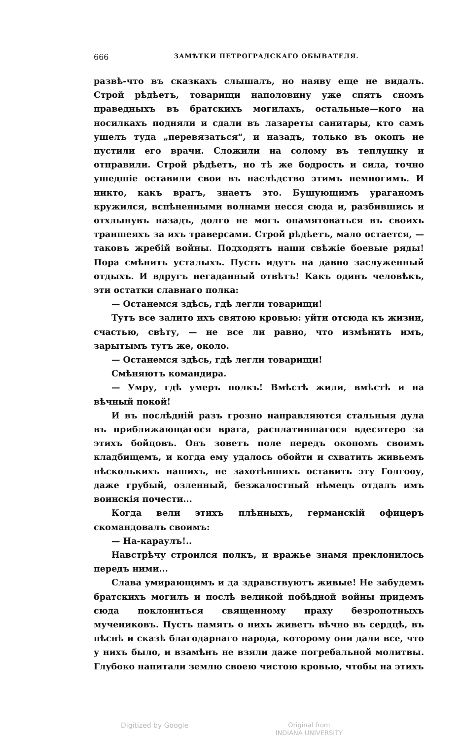666 ЗАМѢТКИ ПЕТРОГРАДСКАГО ОБЫВАТЕЛЯ.
развѣ-что въ сказкахъ слышалъ, но наяву еще не видалъ. Строй рѣдѣетъ, товарищи наполовину уже спятъ сномъ праведныхъ въ братскихъ могилахъ, остальные—кого на носилкахъ подняли и сдали въ лазареты санитары, кто самъ ушелъ туда „перевязаться“, и назадъ, только въ окопъ не пустили его врачи. Сложили на солому въ теплушку и отправили. Строй рѣдѣетъ, но тѣ же бодрость и сила, точно ушедшіе оставили свои въ наслѣдство этимъ немногимъ. И никто, какъ врагъ, знаетъ это. Бушующимъ ураганомъ кружился, вспѣненными волнами несся сюда и, разбившись и отхлынувъ назадъ, долго не могъ опамятоваться въ своихъ траншеяхъ за ихъ траверсами. Строй рѣдѣетъ, мало остается, — таковъ жребій войны. Подходятъ наши свѣжіе боевые ряды! Пора смѣнить усталыхъ. Пусть идутъ на давно заслуженный отдыхъ. И вдругъ негаданный отвѣтъ! Какъ одинъ человѣкъ, эти остатки славнаго полка:
— Останемся здѣсь, гдѣ легли товарищи!
Тутъ все залито ихъ святою кровью: уйти отсюда къ жизни, счастью, свѣту, — не все ли равно, что измѣнить имъ, зарытымъ тутъ же, около.
— Останемся здѣсь, гдѣ легли товарищи!
Смѣняютъ командира.
— Умру, гдѣ умеръ полкъ! Вмѣстѣ жили, вмѣстѣ и на вѣчный покой!
И въ послѣдній разъ грозно направляются стальныя дула въ приближающагося врага, расплатившагося вдесятеро за этихъ бойцовъ. Онъ зоветъ поле передъ окопомъ своимъ кладбищемъ, и когда ему удалось обойти и схватить живьемъ нѣсколькихъ нашихъ, не захотѣвшихъ оставить эту Голгоѳу, даже грубый, озленный, безжалостный нѣмецъ отдалъ имъ воинскія почести...
Когда вели этихъ плѣнныхъ, германскій офицеръ скомандовалъ своимъ:
— На-караулъ!..
Навстрѣчу строился полкъ, и вражье знамя преклонилось передъ ними...
Слава умирающимъ и да здравствуютъ живые! Не забудемъ братскихъ могилъ и послѣ великой побѣдной войны придемъ сюда поклониться священному праху безропотныхъ мучениковъ. Пусть память о нихъ живетъ вѣчно въ сердцѣ, въ пѣснѣ и сказѣ благодарнаго народа, которому они дали все, что у нихъ было, и взамѣнъ не взяли даже погребальной молитвы. Глубоко напитали землю своею чистою кровью, чтобы на этихъ
Digitized by Google Original from
INDIANA UNIVERSITY